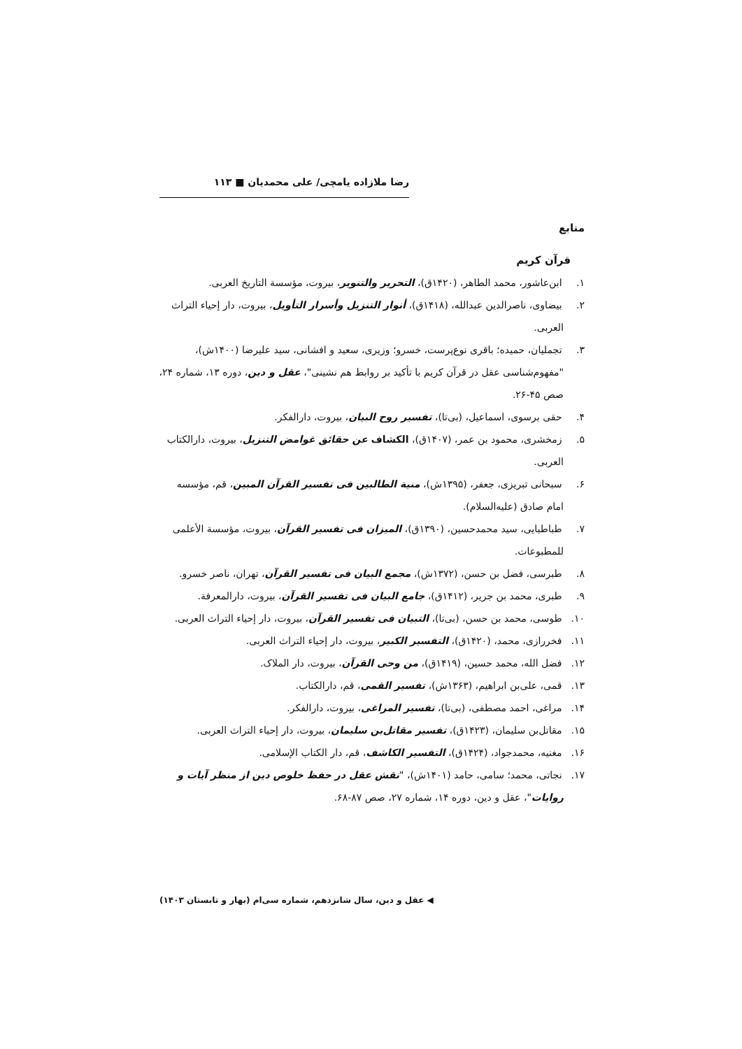رضا ملازاده یامچی/ علی محمدیان ■ ۱۱۳
منابع
قرآن کریم
۱. ابن‌عاشور، محمد الطاهر، (۱۴۲۰ق)، التحریر والتنویر، بیروت، مؤسسة التاریخ العربی.
۲. بیضاوی، ناصرالدین عبدالله، (۱۴۱۸ق)، أنوار التنزیل وأسرار التأویل، بیروت، دار إحیاء التراث العربی.
۳. تجملیان، حمیده؛ باقری نوع‌پرست، خسرو؛ وزیری، سعید و افشانی، سید علیرضا (۱۴۰۰ش)، "مفهوم‌شناسی عقل در قرآن کریم با تأکید بر روابط هم نشینی"، عقل و دین، دوره ۱۳، شماره ۲۴، صص ۴۵-۲۶.
۴. حقی برسوی، اسماعیل، (بی‌تا)، تفسیر روح البیان، بیروت، دارالفکر.
۵. زمخشری، محمود بن عمر، (۱۴۰۷ق)، الکشاف عن حقائق غوامض التنزیل، بیروت، دارالکتاب العربی.
۶. سبحانی تبریزی، جعفر، (۱۳۹۵ش)، منیة الطالبین فی تفسیر القرآن المبین، قم، مؤسسه امام صادق (علیه‌السلام).
۷. طباطبایی، سید محمدحسین، (۱۳۹۰ق)، المیزان فی تفسیر القرآن، بیروت، مؤسسة الأعلمی للمطبوعات.
۸. طبرسی، فضل بن حسن، (۱۳۷۲ش)، مجمع البیان فی تفسیر القرآن، تهران، ناصر خسرو.
۹. طبری، محمد بن جریر، (۱۴۱۲ق)، جامع البیان فی تفسیر القرآن، بیروت، دارالمعرفة.
۱۰. طوسی، محمد بن حسن، (بی‌تا)، التبیان فی تفسیر القرآن، بیروت، دار إحیاء التراث العربی.
۱۱. فخررازی، محمد، (۱۴۲۰ق)، التفسیر الکبیر، بیروت، دار إحیاء التراث العربی.
۱۲. فضل الله، محمد حسین، (۱۴۱۹ق)، من وحی القرآن، بیروت، دار الملاک.
۱۳. قمی، علی‌بن ابراهیم، (۱۳۶۳ش)، تفسیر القمی، قم، دارالکتاب.
۱۴. مراغی، احمد مصطفی، (بی‌تا)، تفسیر المراغی، بیروت، دارالفکر.
۱۵. مقاتل‌بن سلیمان، (۱۴۲۳ق)، تفسیر مقاتل‌بن سلیمان، بیروت، دار إحیاء التراث العربی.
۱۶. مغنیه، محمدجواد، (۱۴۲۴ق)، التفسیر الکاشف، قم، دار الکتاب الإسلامی.
۱۷. نجاتی، محمد؛ سامی، حامد (۱۴۰۱ش)، "نقش عقل در حفظ خلوص دین از منظر آیات و روایات"، عقل و دین، دوره ۱۴، شماره ۲۷، صص ۸۷-۶۸.
◀ عقل و دین، سال شانزدهم، شماره سی‌ام (بهار و تابستان ۱۴۰۳)